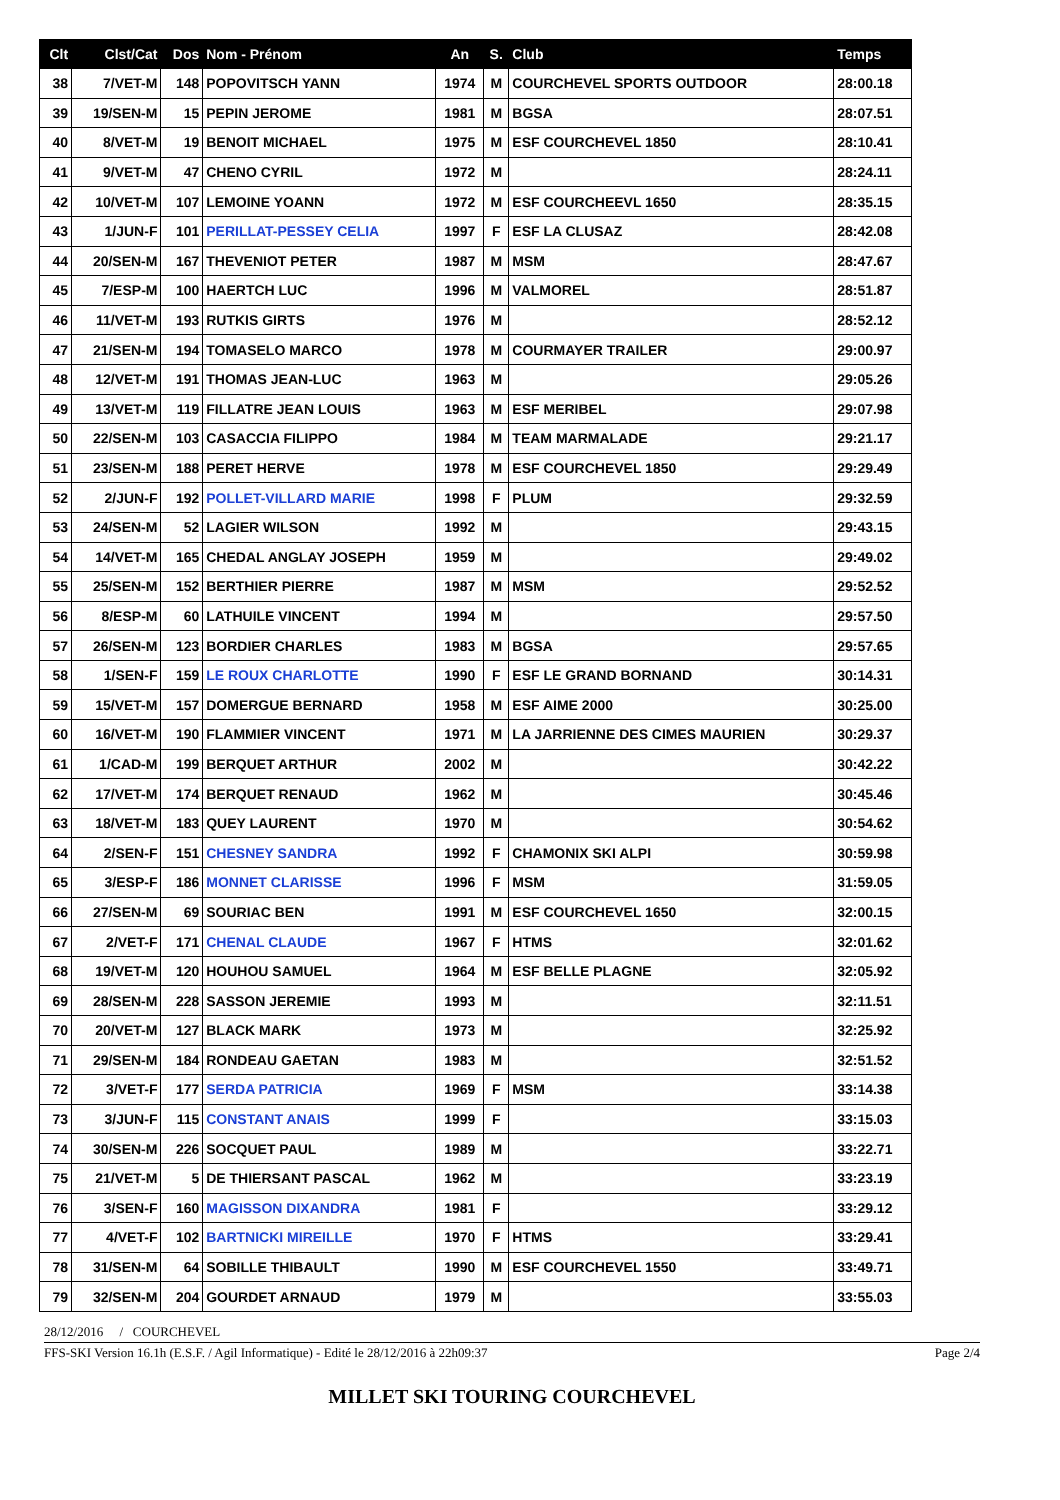| Clt | Clst/Cat | Dos | Nom - Prénom | An | S. | Club | Temps |
| --- | --- | --- | --- | --- | --- | --- | --- |
| 38 | 7/VET-M | 148 | POPOVITSCH YANN | 1974 | M | COURCHEVEL SPORTS OUTDOOR | 28:00.18 |
| 39 | 19/SEN-M | 15 | PEPIN JEROME | 1981 | M | BGSA | 28:07.51 |
| 40 | 8/VET-M | 19 | BENOIT MICHAEL | 1975 | M | ESF COURCHEVEL 1850 | 28:10.41 |
| 41 | 9/VET-M | 47 | CHENO CYRIL | 1972 | M | | 28:24.11 |
| 42 | 10/VET-M | 107 | LEMOINE YOANN | 1972 | M | ESF COURCHEEVL 1650 | 28:35.15 |
| 43 | 1/JUN-F | 101 | PERILLAT-PESSEY CELIA | 1997 | F | ESF LA CLUSAZ | 28:42.08 |
| 44 | 20/SEN-M | 167 | THEVENIOT PETER | 1987 | M | MSM | 28:47.67 |
| 45 | 7/ESP-M | 100 | HAERTCH LUC | 1996 | M | VALMOREL | 28:51.87 |
| 46 | 11/VET-M | 193 | RUTKIS GIRTS | 1976 | M | | 28:52.12 |
| 47 | 21/SEN-M | 194 | TOMASELO MARCO | 1978 | M | COURMAYER TRAILER | 29:00.97 |
| 48 | 12/VET-M | 191 | THOMAS JEAN-LUC | 1963 | M | | 29:05.26 |
| 49 | 13/VET-M | 119 | FILLATRE JEAN LOUIS | 1963 | M | ESF MERIBEL | 29:07.98 |
| 50 | 22/SEN-M | 103 | CASACCIA FILIPPO | 1984 | M | TEAM MARMALADE | 29:21.17 |
| 51 | 23/SEN-M | 188 | PERET HERVE | 1978 | M | ESF COURCHEVEL 1850 | 29:29.49 |
| 52 | 2/JUN-F | 192 | POLLET-VILLARD MARIE | 1998 | F | PLUM | 29:32.59 |
| 53 | 24/SEN-M | 52 | LAGIER WILSON | 1992 | M | | 29:43.15 |
| 54 | 14/VET-M | 165 | CHEDAL ANGLAY JOSEPH | 1959 | M | | 29:49.02 |
| 55 | 25/SEN-M | 152 | BERTHIER PIERRE | 1987 | M | MSM | 29:52.52 |
| 56 | 8/ESP-M | 60 | LATHUILE VINCENT | 1994 | M | | 29:57.50 |
| 57 | 26/SEN-M | 123 | BORDIER CHARLES | 1983 | M | BGSA | 29:57.65 |
| 58 | 1/SEN-F | 159 | LE ROUX CHARLOTTE | 1990 | F | ESF LE GRAND BORNAND | 30:14.31 |
| 59 | 15/VET-M | 157 | DOMERGUE BERNARD | 1958 | M | ESF AIME 2000 | 30:25.00 |
| 60 | 16/VET-M | 190 | FLAMMIER VINCENT | 1971 | M | LA JARRIENNE DES CIMES MAURIEN | 30:29.37 |
| 61 | 1/CAD-M | 199 | BERQUET ARTHUR | 2002 | M | | 30:42.22 |
| 62 | 17/VET-M | 174 | BERQUET RENAUD | 1962 | M | | 30:45.46 |
| 63 | 18/VET-M | 183 | QUEY LAURENT | 1970 | M | | 30:54.62 |
| 64 | 2/SEN-F | 151 | CHESNEY SANDRA | 1992 | F | CHAMONIX SKI ALPI | 30:59.98 |
| 65 | 3/ESP-F | 186 | MONNET CLARISSE | 1996 | F | MSM | 31:59.05 |
| 66 | 27/SEN-M | 69 | SOURIAC BEN | 1991 | M | ESF COURCHEVEL 1650 | 32:00.15 |
| 67 | 2/VET-F | 171 | CHENAL CLAUDE | 1967 | F | HTMS | 32:01.62 |
| 68 | 19/VET-M | 120 | HOUHOU SAMUEL | 1964 | M | ESF BELLE PLAGNE | 32:05.92 |
| 69 | 28/SEN-M | 228 | SASSON JEREMIE | 1993 | M | | 32:11.51 |
| 70 | 20/VET-M | 127 | BLACK MARK | 1973 | M | | 32:25.92 |
| 71 | 29/SEN-M | 184 | RONDEAU GAETAN | 1983 | M | | 32:51.52 |
| 72 | 3/VET-F | 177 | SERDA PATRICIA | 1969 | F | MSM | 33:14.38 |
| 73 | 3/JUN-F | 115 | CONSTANT ANAIS | 1999 | F | | 33:15.03 |
| 74 | 30/SEN-M | 226 | SOCQUET PAUL | 1989 | M | | 33:22.71 |
| 75 | 21/VET-M | 5 | DE THIERSANT PASCAL | 1962 | M | | 33:23.19 |
| 76 | 3/SEN-F | 160 | MAGISSON DIXANDRA | 1981 | F | | 33:29.12 |
| 77 | 4/VET-F | 102 | BARTNICKI MIREILLE | 1970 | F | HTMS | 33:29.41 |
| 78 | 31/SEN-M | 64 | SOBILLE THIBAULT | 1990 | M | ESF COURCHEVEL 1550 | 33:49.71 |
| 79 | 32/SEN-M | 204 | GOURDET ARNAUD | 1979 | M | | 33:55.03 |
28/12/2016 / COURCHEVEL
FFS-SKI Version 16.1h (E.S.F. / Agil Informatique) - Edité le 28/12/2016 à 22h09:37 Page 2/4
MILLET SKI TOURING COURCHEVEL